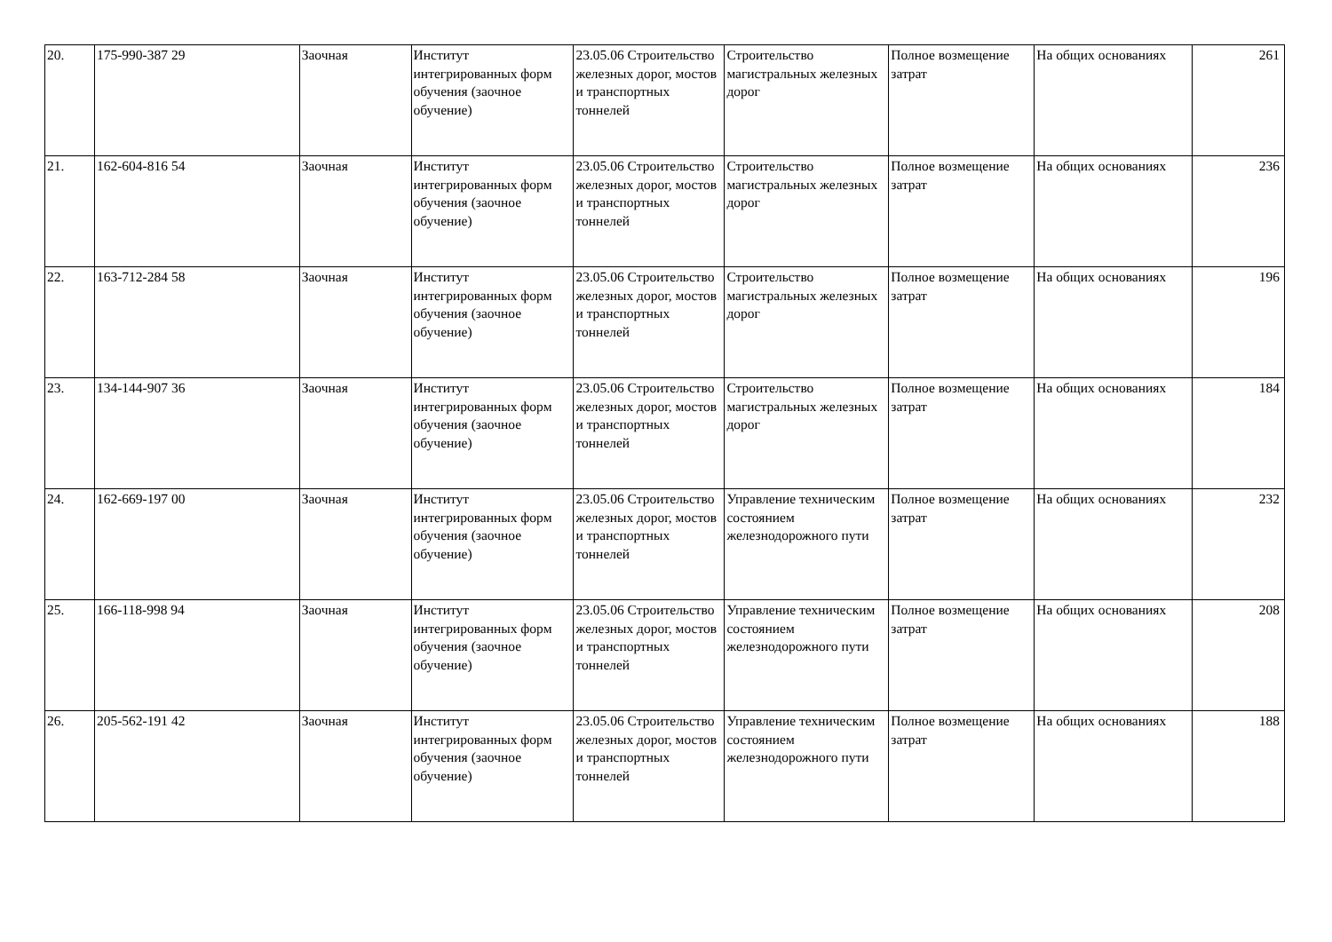| 20. | 175-990-387 29 | Заочная | Институт интегрированных форм обучения (заочное обучение) | 23.05.06 Строительство железных дорог, мостов и транспортных тоннелей | Строительство магистральных железных дорог | Полное возмещение затрат | На общих основаниях | 261 |
| 21. | 162-604-816 54 | Заочная | Институт интегрированных форм обучения (заочное обучение) | 23.05.06 Строительство железных дорог, мостов и транспортных тоннелей | Строительство магистральных железных дорог | Полное возмещение затрат | На общих основаниях | 236 |
| 22. | 163-712-284 58 | Заочная | Институт интегрированных форм обучения (заочное обучение) | 23.05.06 Строительство железных дорог, мостов и транспортных тоннелей | Строительство магистральных железных дорог | Полное возмещение затрат | На общих основаниях | 196 |
| 23. | 134-144-907 36 | Заочная | Институт интегрированных форм обучения (заочное обучение) | 23.05.06 Строительство железных дорог, мостов и транспортных тоннелей | Строительство магистральных железных дорог | Полное возмещение затрат | На общих основаниях | 184 |
| 24. | 162-669-197 00 | Заочная | Институт интегрированных форм обучения (заочное обучение) | 23.05.06 Строительство железных дорог, мостов и транспортных тоннелей | Управление техническим состоянием железнодорожного пути | Полное возмещение затрат | На общих основаниях | 232 |
| 25. | 166-118-998 94 | Заочная | Институт интегрированных форм обучения (заочное обучение) | 23.05.06 Строительство железных дорог, мостов и транспортных тоннелей | Управление техническим состоянием железнодорожного пути | Полное возмещение затрат | На общих основаниях | 208 |
| 26. | 205-562-191 42 | Заочная | Институт интегрированных форм обучения (заочное обучение) | 23.05.06 Строительство железных дорог, мостов и транспортных тоннелей | Управление техническим состоянием железнодорожного пути | Полное возмещение затрат | На общих основаниях | 188 |